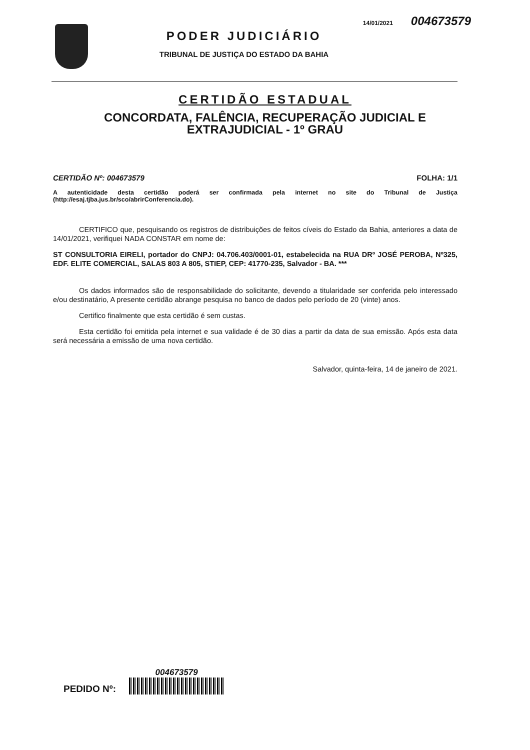14/01/2021 004673579
PODER JUDICIÁRIO
TRIBUNAL DE JUSTIÇA DO ESTADO DA BAHIA
CERTIDÃO ESTADUAL
CONCORDATA, FALÊNCIA, RECUPERAÇÃO JUDICIAL E
EXTRAJUDICIAL - 1º GRAU
CERTIDÃO Nº: 004673579 FOLHA: 1/1
A autenticidade desta certidão poderá ser confirmada pela internet no site do Tribunal de Justiça (http://esaj.tjba.jus.br/sco/abrirConferencia.do).
CERTIFICO que, pesquisando os registros de distribuições de feitos cíveis do Estado da Bahia, anteriores a data de 14/01/2021, verifiquei NADA CONSTAR em nome de:
ST CONSULTORIA EIRELI, portador do CNPJ: 04.706.403/0001-01, estabelecida na RUA DRº JOSÉ PEROBA, Nº325, EDF. ELITE COMERCIAL, SALAS 803 A 805, STIEP, CEP: 41770-235, Salvador - BA. ***
Os dados informados são de responsabilidade do solicitante, devendo a titularidade ser conferida pelo interessado e/ou destinatário, A presente certidão abrange pesquisa no banco de dados pelo período de 20 (vinte) anos.
Certifico finalmente que esta certidão é sem custas.
Esta certidão foi emitida pela internet e sua validade é de 30 dias a partir da data de sua emissão. Após esta data será necessária a emissão de uma nova certidão.
Salvador, quinta-feira, 14 de janeiro de 2021.
PEDIDO Nº:
004673579